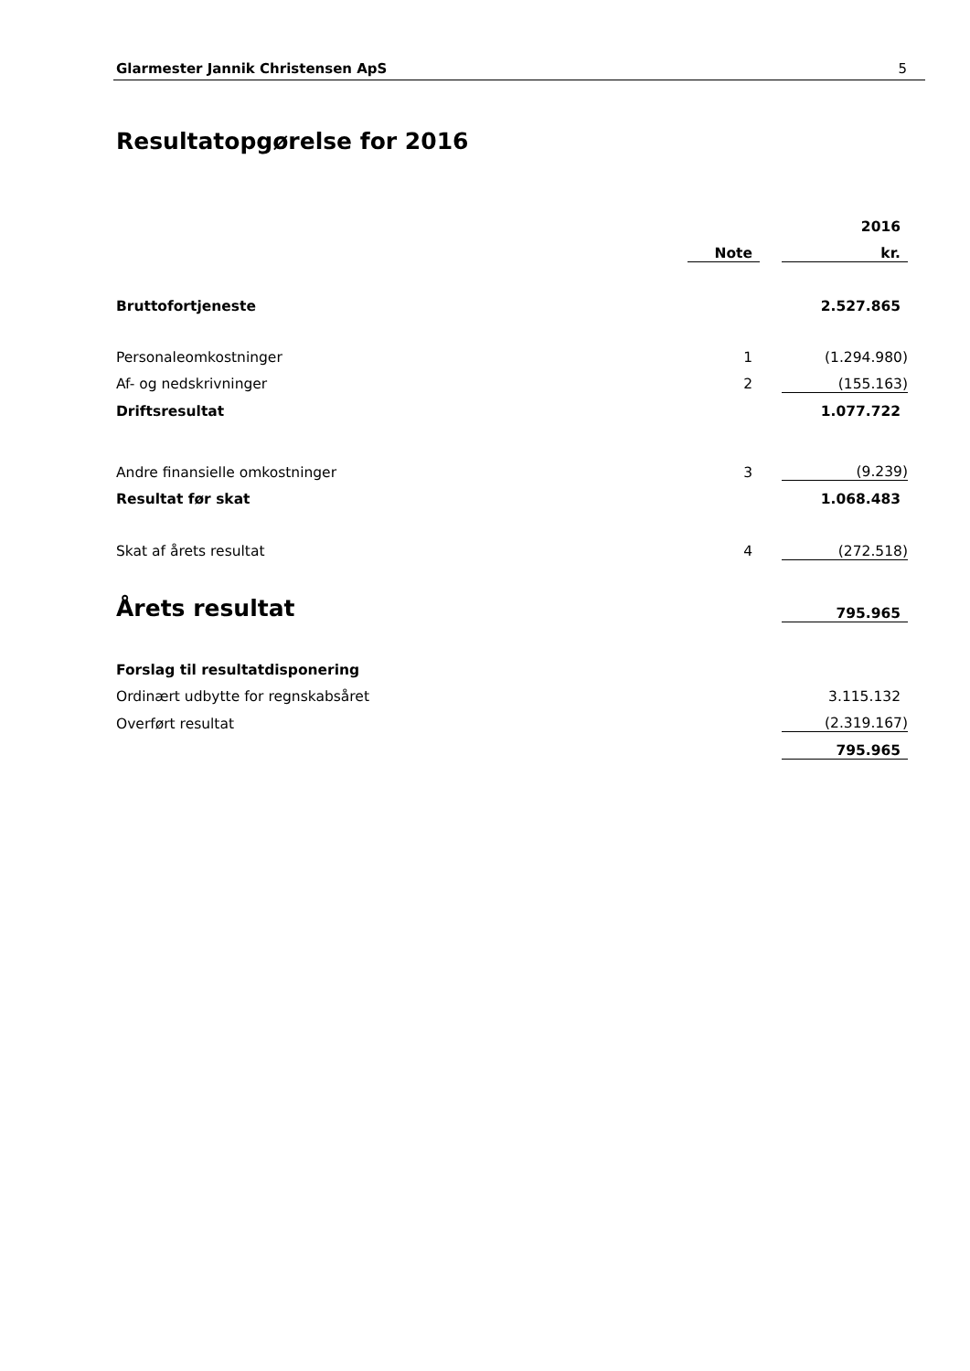Glarmester Jannik Christensen ApS 5
Resultatopgørelse for 2016
| | | | 2016 |
| | Note | | kr. |
| Bruttofortjeneste | | | 2.527.865 |
| Personaleomkostninger | 1 | | (1.294.980) |
| Af- og nedskrivninger | 2 | | (155.163) |
| Driftsresultat | | | 1.077.722 |
| Andre finansielle omkostninger | 3 | | (9.239) |
| Resultat før skat | | | 1.068.483 |
| Skat af årets resultat | 4 | | (272.518) |
| Årets resultat | | | 795.965 |
| Forslag til resultatdisponering | | | |
| Ordinært udbytte for regnskabsåret | | | 3.115.132 |
| Overført resultat | | | (2.319.167) |
| | | | 795.965 |